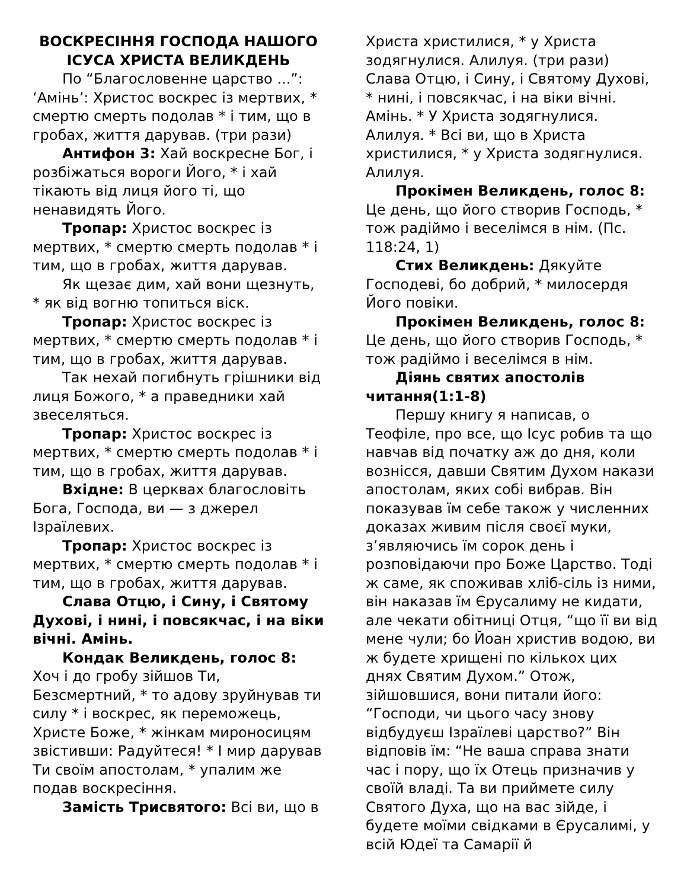ВОСКРЕСІННЯ ГОСПОДА НАШОГО ІСУСА ХРИСТА ВЕЛИКДЕНЬ
По “Благословенне царство ...”: ‘Амінь’: Христос воскрес із мертвих, * смертю смерть подолав * і тим, що в гробах, життя дарував. (три рази)
Антифон 3: Хай воскресне Бог, і розбіжаться вороги Його, * і хай тікають від лиця його ті, що ненавидять Його.
Тропар: Христос воскрес із мертвих, * смертю смерть подолав * і тим, що в гробах, життя дарував.
Як щезає дим, хай вони щезнуть, * як від вогню топиться віск.
Тропар: Христос воскрес із мертвих, * смертю смерть подолав * і тим, що в гробах, життя дарував.
Так нехай погибнуть грішники від лиця Божого, * а праведники хай звеселяться.
Тропар: Христос воскрес із мертвих, * смертю смерть подолав * і тим, що в гробах, життя дарував.
Вхідне: В церквах благословіть Бога, Господа, ви — з джерел Ізраїлевих.
Тропар: Христос воскрес із мертвих, * смертю смерть подолав * і тим, що в гробах, життя дарував.
Слава Отцю, і Сину, і Святому Духові, і нині, і повсякчас, і на віки вічні. Амінь.
Кондак Великдень, голос 8: Хоч і до гробу зійшов Ти, Безсмертний, * то адову зруйнував ти силу * і воскрес, як переможець, Христе Боже, * жінкам мироносицям звістивши: Радуйтеся! * І мир дарував Ти своїм апостолам, * упалим же подав воскресіння.
Замість Трисвятого: Всі ви, що в
Христа христилися, * у Христа зодягнулися. Алилуя. (три рази) Слава Отцю, і Сину, і Святому Духові, * нині, і повсякчас, і на віки вічні. Амінь. * У Христа зодягнулися. Алилуя. * Всі ви, що в Христа христилися, * у Христа зодягнулися. Алилуя.
Прокімен Великдень, голос 8: Це день, що його створив Господь, * тож радіймо і веселімся в нім. (Пс. 118:24, 1)
Стих Великдень: Дякуйте Господеві, бо добрий, * милосердя Його повіки.
Прокімен Великдень, голос 8: Це день, що його створив Господь, * тож радіймо і веселімся в нім.
Діянь святих апостолів читання(1:1-8)
Першу книгу я написав, о Теофіле, про все, що Ісус робив та що навчав від початку аж до дня, коли вознісся, давши Святим Духом накази апостолам, яких собі вибрав. Він показував їм себе також у численних доказах живим після своєї муки, з’являючись їм сорок день і розповідаючи про Боже Царство. Тоді ж саме, як споживав хліб-сіль із ними, він наказав їм Єрусалиму не кидати, але чекати обітниці Отця, “що її ви від мене чули; бо Йоан христив водою, ви ж будете хрищені по кількох цих днях Святим Духом.” Отож, зійшовшися, вони питали його: “Господи, чи цього часу знову відбудуєш Ізраїлеві царство?” Він відповів їм: “Не ваша справа знати час і пору, що їх Отець призначив у своїй владі. Та ви приймете силу Святого Духа, що на вас зійде, і будете моїми свідками в Єрусалимі, у всій Юдеї та Самарії й